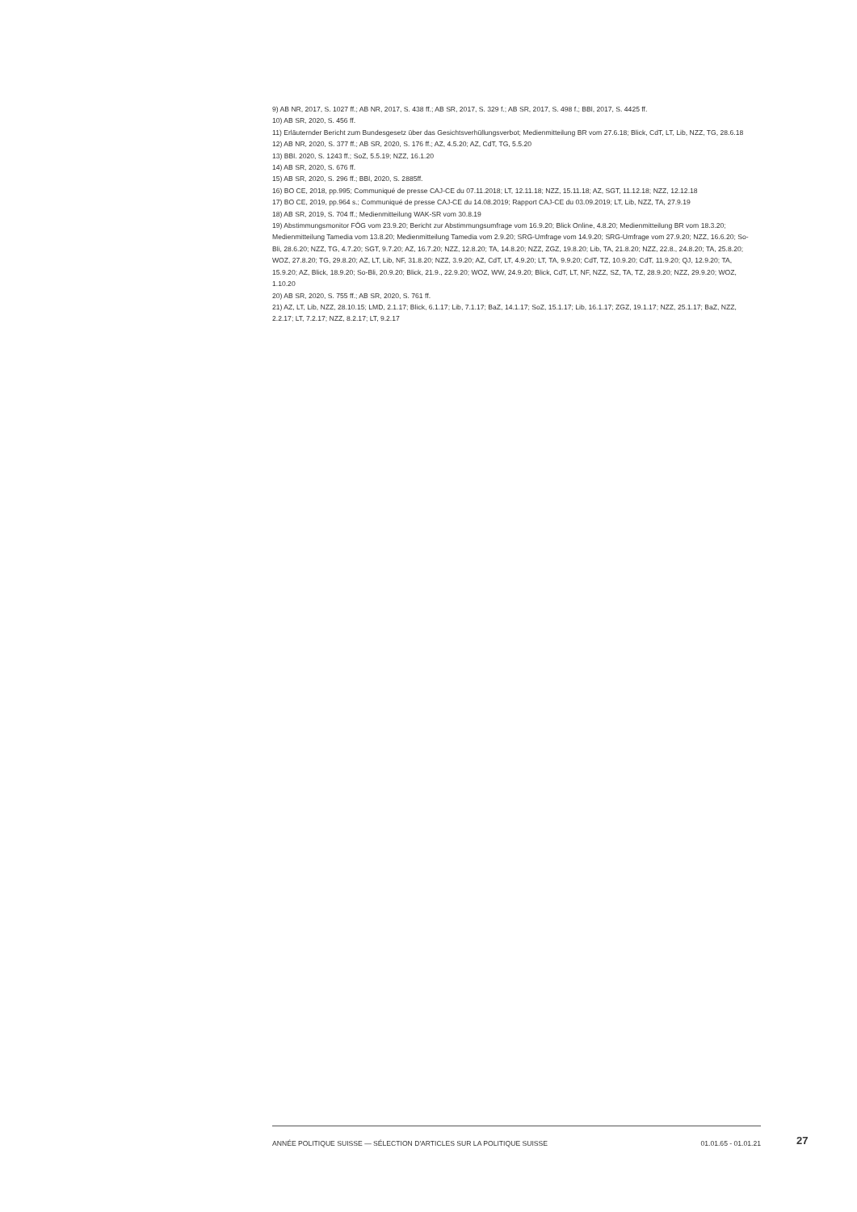9) AB NR, 2017, S. 1027 ff.; AB NR, 2017, S. 438 ff.; AB SR, 2017, S. 329 f.; AB SR, 2017, S. 498 f.; BBl, 2017, S. 4425 ff.
10) AB SR, 2020, S. 456 ff.
11) Erläuternder Bericht zum Bundesgesetz über das Gesichtsverhüllungsverbot; Medienmitteilung BR vom 27.6.18; Blick, CdT, LT, Lib, NZZ, TG, 28.6.18
12) AB NR, 2020, S. 377 ff.; AB SR, 2020, S. 176 ff.; AZ, 4.5.20; AZ, CdT, TG, 5.5.20
13) BBl. 2020, S. 1243 ff.; SoZ, 5.5.19; NZZ, 16.1.20
14) AB SR, 2020, S. 676 ff.
15) AB SR, 2020, S. 296 ff.; BBl, 2020, S. 2885ff.
16) BO CE, 2018, pp.995; Communiqué de presse CAJ-CE du 07.11.2018; LT, 12.11.18; NZZ, 15.11.18; AZ, SGT, 11.12.18; NZZ, 12.12.18
17) BO CE, 2019, pp.964 s.; Communiqué de presse CAJ-CE du 14.08.2019; Rapport CAJ-CE du 03.09.2019; LT, Lib, NZZ, TA, 27.9.19
18) AB SR, 2019, S. 704 ff.; Medienmitteilung WAK-SR vom 30.8.19
19) Abstimmungsmonitor FÖG vom 23.9.20; Bericht zur Abstimmungsumfrage vom 16.9.20; Blick Online, 4.8.20; Medienmitteilung BR vom 18.3.20; Medienmitteilung Tamedia vom 13.8.20; Medienmitteilung Tamedia vom 2.9.20; SRG-Umfrage vom 14.9.20; SRG-Umfrage vom 27.9.20; NZZ, 16.6.20; So-Bli, 28.6.20; NZZ, TG, 4.7.20; SGT, 9.7.20; AZ, 16.7.20; NZZ, 12.8.20; TA, 14.8.20; NZZ, ZGZ, 19.8.20; Lib, TA, 21.8.20; NZZ, 22.8., 24.8.20; TA, 25.8.20; WOZ, 27.8.20; TG, 29.8.20; AZ, LT, Lib, NF, 31.8.20; NZZ, 3.9.20; AZ, CdT, LT, 4.9.20; LT, TA, 9.9.20; CdT, TZ, 10.9.20; CdT, 11.9.20; QJ, 12.9.20; TA, 15.9.20; AZ, Blick, 18.9.20; So-Bli, 20.9.20; Blick, 21.9., 22.9.20; WOZ, WW, 24.9.20; Blick, CdT, LT, NF, NZZ, SZ, TA, TZ, 28.9.20; NZZ, 29.9.20; WOZ, 1.10.20
20) AB SR, 2020, S. 755 ff.; AB SR, 2020, S. 761 ff.
21) AZ, LT, Lib, NZZ, 28.10.15; LMD, 2.1.17; Blick, 6.1.17; Lib, 7.1.17; BaZ, 14.1.17; SoZ, 15.1.17; Lib, 16.1.17; ZGZ, 19.1.17; NZZ, 25.1.17; BaZ, NZZ, 2.2.17; LT, 7.2.17; NZZ, 8.2.17; LT, 9.2.17
ANNÉE POLITIQUE SUISSE — SÉLECTION D'ARTICLES SUR LA POLITIQUE SUISSE 01.01.65 - 01.01.21
27